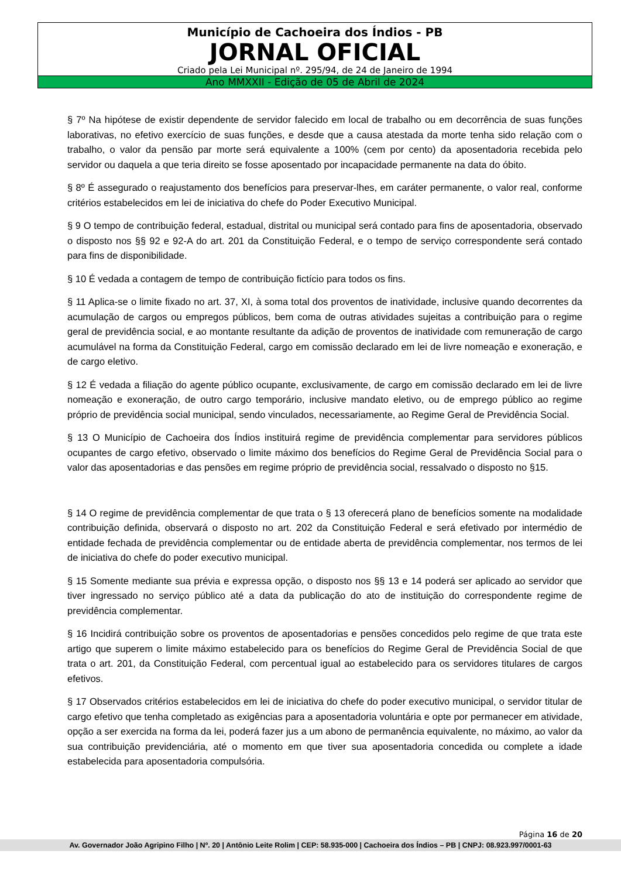Município de Cachoeira dos Índios - PB
JORNAL OFICIAL
Criado pela Lei Municipal nº. 295/94, de 24 de Janeiro de 1994
Ano MMXXII - Edição de 05 de Abril de 2024
§ 7º Na hipótese de existir dependente de servidor falecido em local de trabalho ou em decorrência de suas funções laborativas, no efetivo exercício de suas funções, e desde que a causa atestada da morte tenha sido relação com o trabalho, o valor da pensão par morte será equivalente a 100% (cem por cento) da aposentadoria recebida pelo servidor ou daquela a que teria direito se fosse aposentado por incapacidade permanente na data do óbito.
§ 8º É assegurado o reajustamento dos benefícios para preservar-lhes, em caráter permanente, o valor real, conforme critérios estabelecidos em lei de iniciativa do chefe do Poder Executivo Municipal.
§ 9 O tempo de contribuição federal, estadual, distrital ou municipal será contado para fins de aposentadoria, observado o disposto nos §§ 92 e 92-A do art. 201 da Constituição Federal, e o tempo de serviço correspondente será contado para fins de disponibilidade.
§ 10 É vedada a contagem de tempo de contribuição fictício para todos os fins.
§ 11 Aplica-se o limite fixado no art. 37, XI, à soma total dos proventos de inatividade, inclusive quando decorrentes da acumulação de cargos ou empregos públicos, bem coma de outras atividades sujeitas a contribuição para o regime geral de previdência social, e ao montante resultante da adição de proventos de inatividade com remuneração de cargo acumulável na forma da Constituição Federal, cargo em comissão declarado em lei de livre nomeação e exoneração, e de cargo eletivo.
§ 12 É vedada a filiação do agente público ocupante, exclusivamente, de cargo em comissão declarado em lei de livre nomeação e exoneração, de outro cargo temporário, inclusive mandato eletivo, ou de emprego público ao regime próprio de previdência social municipal, sendo vinculados, necessariamente, ao Regime Geral de Previdência Social.
§ 13 O Município de Cachoeira dos Índios instituirá regime de previdência complementar para servidores públicos ocupantes de cargo efetivo, observado o limite máximo dos benefícios do Regime Geral de Previdência Social para o valor das aposentadorias e das pensões em regime próprio de previdência social, ressalvado o disposto no §15.
§ 14 O regime de previdência complementar de que trata o § 13 oferecerá plano de benefícios somente na modalidade contribuição definida, observará o disposto no art. 202 da Constituição Federal e será efetivado por intermédio de entidade fechada de previdência complementar ou de entidade aberta de previdência complementar, nos termos de lei de iniciativa do chefe do poder executivo municipal.
§ 15 Somente mediante sua prévia e expressa opção, o disposto nos §§ 13 e 14 poderá ser aplicado ao servidor que tiver ingressado no serviço público até a data da publicação do ato de instituição do correspondente regime de previdência complementar.
§ 16 Incidirá contribuição sobre os proventos de aposentadorias e pensões concedidos pelo regime de que trata este artigo que superem o limite máximo estabelecido para os benefícios do Regime Geral de Previdência Social de que trata o art. 201, da Constituição Federal, com percentual igual ao estabelecido para os servidores titulares de cargos efetivos.
§ 17 Observados critérios estabelecidos em lei de iniciativa do chefe do poder executivo municipal, o servidor titular de cargo efetivo que tenha completado as exigências para a aposentadoria voluntária e opte por permanecer em atividade, opção a ser exercida na forma da lei, poderá fazer jus a um abono de permanência equivalente, no máximo, ao valor da sua contribuição previdenciária, até o momento em que tiver sua aposentadoria concedida ou complete a idade estabelecida para aposentadoria compulsória.
Página 16 de 20
Av. Governador João Agripino Filho | Nº. 20 | Antônio Leite Rolim | CEP: 58.935-000 | Cachoeira dos Índios – PB | CNPJ: 08.923.997/0001-63